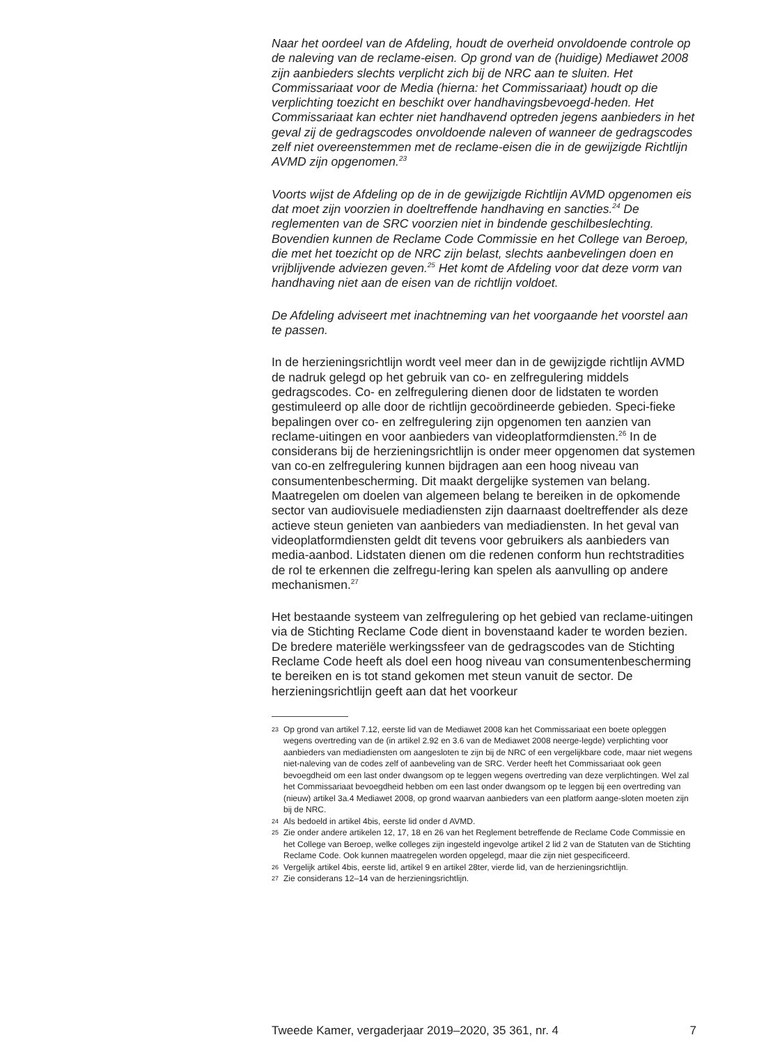Naar het oordeel van de Afdeling, houdt de overheid onvoldoende controle op de naleving van de reclame-eisen. Op grond van de (huidige) Mediawet 2008 zijn aanbieders slechts verplicht zich bij de NRC aan te sluiten. Het Commissariaat voor de Media (hierna: het Commissariaat) houdt op die verplichting toezicht en beschikt over handhavingsbevoegd-heden. Het Commissariaat kan echter niet handhavend optreden jegens aanbieders in het geval zij de gedragscodes onvoldoende naleven of wanneer de gedragscodes zelf niet overeenstemmen met de reclame-eisen die in de gewijzigde Richtlijn AVMD zijn opgenomen.<sup>23</sup>
Voorts wijst de Afdeling op de in de gewijzigde Richtlijn AVMD opgenomen eis dat moet zijn voorzien in doeltreffende handhaving en sancties.<sup>24</sup> De reglementen van de SRC voorzien niet in bindende geschilbeslechting. Bovendien kunnen de Reclame Code Commissie en het College van Beroep, die met het toezicht op de NRC zijn belast, slechts aanbevelingen doen en vrijblijvende adviezen geven.<sup>25</sup> Het komt de Afdeling voor dat deze vorm van handhaving niet aan de eisen van de richtlijn voldoet.
De Afdeling adviseert met inachtneming van het voorgaande het voorstel aan te passen.
In de herzieningsrichtlijn wordt veel meer dan in de gewijzigde richtlijn AVMD de nadruk gelegd op het gebruik van co- en zelfregulering middels gedragscodes. Co- en zelfregulering dienen door de lidstaten te worden gestimuleerd op alle door de richtlijn gecoördineerde gebieden. Speci-fieke bepalingen over co- en zelfregulering zijn opgenomen ten aanzien van reclame-uitingen en voor aanbieders van videoplatformdiensten.<sup>26</sup> In de considerans bij de herzieningsrichtlijn is onder meer opgenomen dat systemen van co-en zelfregulering kunnen bijdragen aan een hoog niveau van consumentenbescherming. Dit maakt dergelijke systemen van belang. Maatregelen om doelen van algemeen belang te bereiken in de opkomende sector van audiovisuele mediadiensten zijn daarnaast doeltreffender als deze actieve steun genieten van aanbieders van mediadiensten. In het geval van videoplatformdiensten geldt dit tevens voor gebruikers als aanbieders van media-aanbod. Lidstaten dienen om die redenen conform hun rechtstradities de rol te erkennen die zelfregu-lering kan spelen als aanvulling op andere mechanismen.<sup>27</sup>
Het bestaande systeem van zelfregulering op het gebied van reclame-uitingen via de Stichting Reclame Code dient in bovenstaand kader te worden bezien. De bredere materiële werkingssfeer van de gedragscodes van de Stichting Reclame Code heeft als doel een hoog niveau van consumentenbescherming te bereiken en is tot stand gekomen met steun vanuit de sector. De herzieningsrichtlijn geeft aan dat het voorkeur
23 Op grond van artikel 7.12, eerste lid van de Mediawet 2008 kan het Commissariaat een boete opleggen wegens overtreding van de (in artikel 2.92 en 3.6 van de Mediawet 2008 neerge-legde) verplichting voor aanbieders van mediadiensten om aangesloten te zijn bij de NRC of een vergelijkbare code, maar niet wegens niet-naleving van de codes zelf of aanbeveling van de SRC. Verder heeft het Commissariaat ook geen bevoegdheid om een last onder dwangsom op te leggen wegens overtreding van deze verplichtingen. Wel zal het Commissariaat bevoegdheid hebben om een last onder dwangsom op te leggen bij een overtreding van (nieuw) artikel 3a.4 Mediawet 2008, op grond waarvan aanbieders van een platform aange-sloten moeten zijn bij de NRC.
24 Als bedoeld in artikel 4bis, eerste lid onder d AVMD.
25 Zie onder andere artikelen 12, 17, 18 en 26 van het Reglement betreffende de Reclame Code Commissie en het College van Beroep, welke colleges zijn ingesteld ingevolge artikel 2 lid 2 van de Statuten van de Stichting Reclame Code. Ook kunnen maatregelen worden opgelegd, maar die zijn niet gespecificeerd.
26 Vergelijk artikel 4bis, eerste lid, artikel 9 en artikel 28ter, vierde lid, van de herzieningsrichtlijn.
27 Zie considerans 12–14 van de herzieningsrichtlijn.
Tweede Kamer, vergaderjaar 2019–2020, 35 361, nr. 4 7